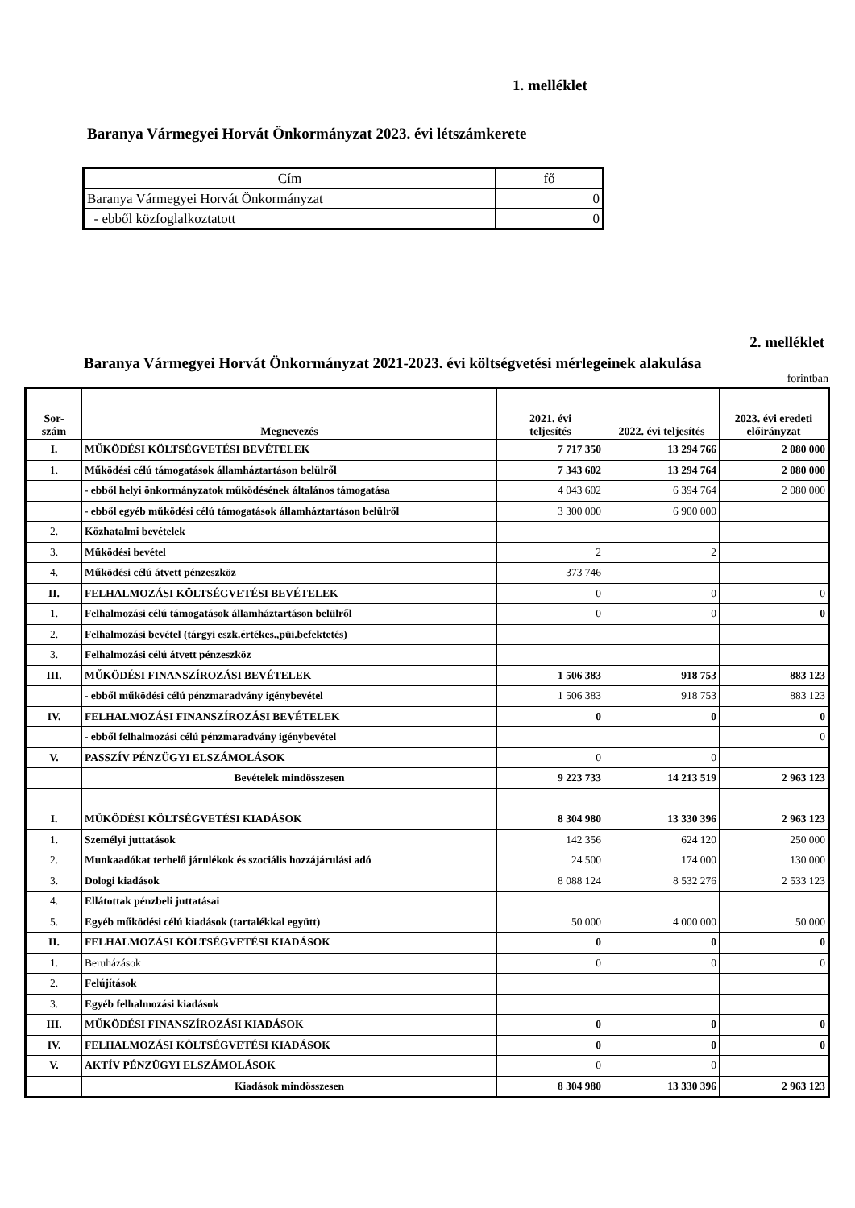1. melléklet
Baranya Vármegyei Horvát Önkormányzat 2023. évi létszámkerete
| Cím | fő |
| Baranya Vármegyei Horvát Önkormányzat | 0 |
| - ebből közfoglalkoztatott | 0 |
2. melléklet
Baranya Vármegyei Horvát Önkormányzat 2021-2023. évi költségvetési mérlegeinek alakulása
forintban
| Sor- szám | Megnevezés | 2021. évi teljesítés | 2022. évi teljesítés | 2023. évi eredeti előirányzat |
| --- | --- | --- | --- | --- |
| I. | MŰKÖDÉSI KÖLTSÉGVETÉSI BEVÉTELEK | 7 717 350 | 13 294 766 | 2 080 000 |
| 1. | Működési célú támogatások államháztartáson belülről | 7 343 602 | 13 294 764 | 2 080 000 |
| | - ebből helyi önkormányzatok működésének általános támogatása | 4 043 602 | 6 394 764 | 2 080 000 |
| | - ebből egyéb működési célú támogatások államháztartáson belülről | 3 300 000 | 6 900 000 | |
| 2. | Közhatalmi bevételek | | | |
| 3. | Működési bevétel | 2 | 2 | |
| 4. | Működési célú átvett pénzeszköz | 373 746 | | |
| II. | FELHALMOZÁSI KÖLTSÉGVETÉSI BEVÉTELEK | 0 | 0 | 0 |
| 1. | Felhalmozási célú támogatások államháztartáson belülről | 0 | 0 | 0 |
| 2. | Felhalmozási bevétel (tárgyi eszk.értékes.,püi.befektetés) | | | |
| 3. | Felhalmozási célú átvett pénzeszköz | | | |
| III. | MŰKÖDÉSI FINANSZÍROZÁSI BEVÉTELEK | 1 506 383 | 918 753 | 883 123 |
| | - ebből működési célú pénzmaradvány igénybevétel | 1 506 383 | 918 753 | 883 123 |
| IV. | FELHALMOZÁSI FINANSZÍROZÁSI BEVÉTELEK | 0 | 0 | 0 |
| | - ebből felhalmozási célú pénzmaradvány igénybevétel | | | 0 |
| V. | PASSZÍV PÉNZÜGYI ELSZÁMOLÁSOK | 0 | 0 | |
| | Bevételek mindösszesen | 9 223 733 | 14 213 519 | 2 963 123 |
| I. | MŰKÖDÉSI KÖLTSÉGVETÉSI KIADÁSOK | 8 304 980 | 13 330 396 | 2 963 123 |
| 1. | Személyi juttatások | 142 356 | 624 120 | 250 000 |
| 2. | Munkaadókat terhelő járulékok és szociális hozzájárulási adó | 24 500 | 174 000 | 130 000 |
| 3. | Dologi kiadások | 8 088 124 | 8 532 276 | 2 533 123 |
| 4. | Ellátottak pénzbeli juttatásai | | | |
| 5. | Egyéb működési célú kiadások (tartalékkal együtt) | 50 000 | 4 000 000 | 50 000 |
| II. | FELHALMOZÁSI KÖLTSÉGVETÉSI KIADÁSOK | 0 | 0 | 0 |
| 1. | Beruházások | 0 | 0 | 0 |
| 2. | Felújítások | | | |
| 3. | Egyéb felhalmozási kiadások | | | |
| III. | MŰKÖDÉSI FINANSZÍROZÁSI KIADÁSOK | 0 | 0 | 0 |
| IV. | FELHALMOZÁSI KÖLTSÉGVETÉSI KIADÁSOK | 0 | 0 | 0 |
| V. | AKTÍV PÉNZÜGYI ELSZÁMOLÁSOK | 0 | 0 | |
| | Kiadások mindösszesen | 8 304 980 | 13 330 396 | 2 963 123 |